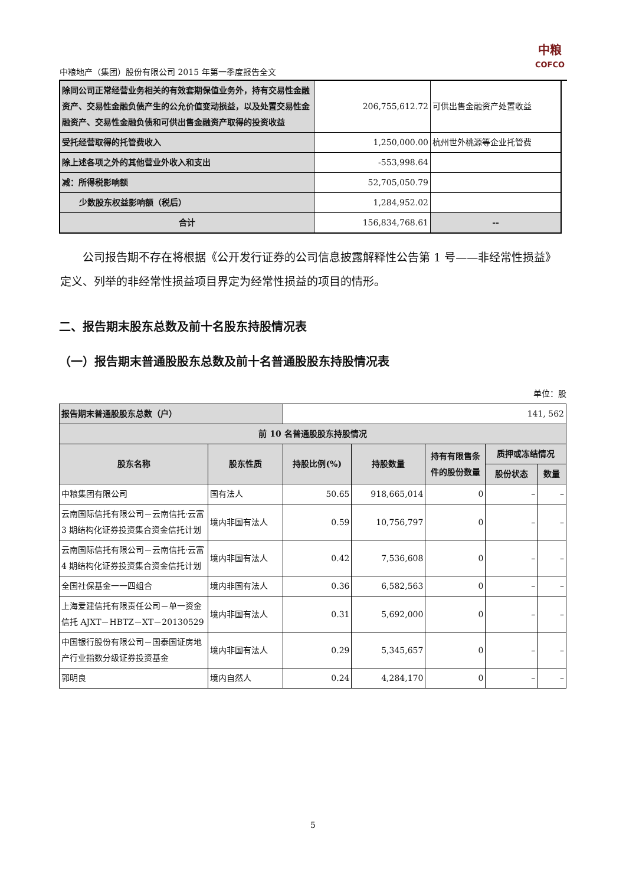中粮地产（集团）股份有限公司 2015 年第一季度报告全文
中粮
COFCO
| 除同公司正常经营业务相关的有效套期保值业务外，持有交易性金融资产、交易性金融负债产生的公允价值变动损益，以及处置交易性金融资产、交易性金融负债和可供出售金融资产取得的投资收益 | 206,755,612.72 | 可供出售金融资产处置收益 |
| 受托经营取得的托管费收入 | 1,250,000.00 | 杭州世外桃源等企业托管费 |
| 除上述各项之外的其他营业外收入和支出 | -553,998.64 | |
| 减：所得税影响额 | 52,705,050.79 | |
| 少数股东权益影响额（税后） | 1,284,952.02 | |
| 合计 | 156,834,768.61 | -- |
公司报告期不存在将根据《公开发行证券的公司信息披露解释性公告第 1 号——非经常性损益》定义、列举的非经常性损益项目界定为经常性损益的项目的情形。
二、报告期末股东总数及前十名股东持股情况表
（一）报告期末普通股股东总数及前十名普通股股东持股情况表
单位：股
| 报告期末普通股股东总数（户） | | 141, 562 | | | | |
| 前 10 名普通股股东持股情况 | | | | | | |
| 股东名称 | 股东性质 | 持股比例(%) | 持股数量 | 持有有限售条件的股份数量 | 质押或冻结情况 | |
| | | | | | 股份状态 | 数量 |
| 中粮集团有限公司 | 国有法人 | 50.65 | 918,665,014 | 0 | – | – |
| 云南国际信托有限公司－云南信托·云富 3 期结构化证券投资集合资金信托计划 | 境内非国有法人 | 0.59 | 10,756,797 | 0 | – | – |
| 云南国际信托有限公司－云南信托·云富 4 期结构化证券投资集合资金信托计划 | 境内非国有法人 | 0.42 | 7,536,608 | 0 | – | – |
| 全国社保基金一一四组合 | 境内非国有法人 | 0.36 | 6,582,563 | 0 | – | – |
| 上海爱建信托有限责任公司－单一资金信托 AJXT－HBTZ－XT－20130529 | 境内非国有法人 | 0.31 | 5,692,000 | 0 | – | – |
| 中国银行股份有限公司－国泰国证房地产行业指数分级证券投资基金 | 境内非国有法人 | 0.29 | 5,345,657 | 0 | – | – |
| 郭明良 | 境内自然人 | 0.24 | 4,284,170 | 0 | – | – |
5